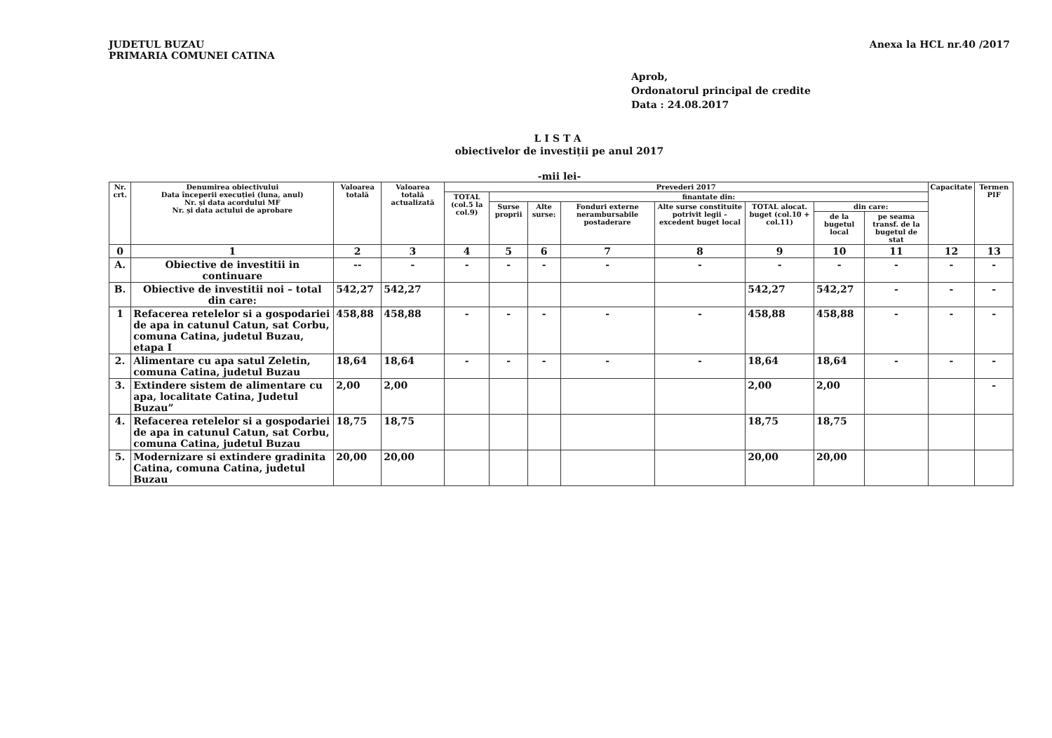JUDETUL BUZAU
PRIMARIA COMUNEI CATINA
Anexa la HCL nr.40 /2017
Aprob,
Ordonatorul principal de credite
Data : 24.08.2017
LISTA
obiectivelor de investiții pe anul 2017
-mii lei-
| Nr. crt. | Denumirea obiectivului Data începerii execuției (luna, anul) Nr. și data acordului MF Nr. și data actului de aprobare | Valoarea totală | Valoarea totală actualizată | Prevederi 2017 | | | | | | | | Capacitate | Termen PIF |
| --- | --- | --- | --- | --- | --- | --- | --- | --- | --- | --- | --- | --- | --- |
| | | | | TOTAL (col.5 la col.9) | finantate din: | | | | | | | | |
| | | | | | Surse proprii | Alte surse: | Fonduri externe nerambursabile postaderare | Alte surse constituite potrivit legii – excedent buget local | TOTAL alocat. buget (col.10 + col.11) | din care: | | | |
| | | | | | | | | | | de la bugetul local | pe seama transf. de la bugetul de stat | | |
| 0 | 1 | 2 | 3 | 4 | 5 | 6 | 7 | 8 | 9 | 10 | 11 | 12 | 13 |
| A. | Obiective de investitii in continuare | -- | - | - | - | - | - | - | - | - | - | - | - |
| B. | Obiective de investitii noi – total din care: | 542,27 | 542,27 | | | | | | 542,27 | 542,27 | - | - | - |
| 1 | Refacerea retelelor si a gospodariei de apa in catunul Catun, sat Corbu, comuna Catina, judetul Buzau, etapa I | 458,88 | 458,88 | - | - | - | - | - | 458,88 | 458,88 | - | - | - |
| 2. | Alimentare cu apa satul Zeletin, comuna Catina, judetul Buzau | 18,64 | 18,64 | - | - | - | - | - | 18,64 | 18,64 | - | - | - |
| 3. | Extindere sistem de alimentare cu apa, localitate Catina, Judetul Buzau” | 2,00 | 2,00 | | | | | | 2,00 | 2,00 | | | - |
| 4. | Refacerea retelelor si a gospodariei de apa in catunul Catun, sat Corbu, comuna Catina, judetul Buzau | 18,75 | 18,75 | | | | | | 18,75 | 18,75 | | | |
| 5. | Modernizare si extindere gradinita Catina, comuna Catina, judetul Buzau | 20,00 | 20,00 | | | | | | 20,00 | 20,00 | | | |